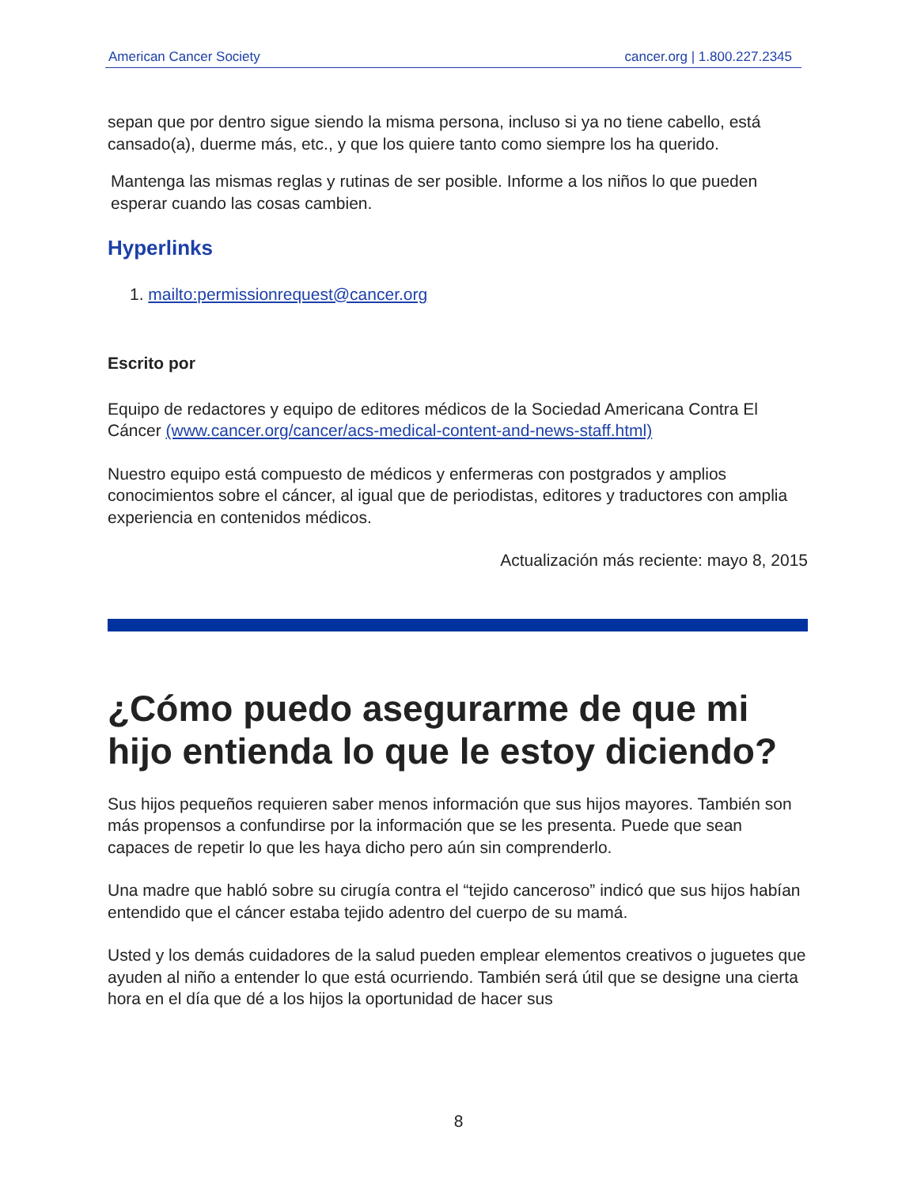American Cancer Society cancer.org | 1.800.227.2345
sepan que por dentro sigue siendo la misma persona, incluso si ya no tiene cabello, está cansado(a), duerme más, etc., y que los quiere tanto como siempre los ha querido.
Mantenga las mismas reglas y rutinas de ser posible. Informe a los niños lo que pueden esperar cuando las cosas cambien.
Hyperlinks
1. mailto:permissionrequest@cancer.org
Escrito por
Equipo de redactores y equipo de editores médicos de la Sociedad Americana Contra El Cáncer (www.cancer.org/cancer/acs-medical-content-and-news-staff.html)
Nuestro equipo está compuesto de médicos y enfermeras con postgrados y amplios conocimientos sobre el cáncer, al igual que de periodistas, editores y traductores con amplia experiencia en contenidos médicos.
Actualización más reciente: mayo 8, 2015
¿Cómo puedo asegurarme de que mi hijo entienda lo que le estoy diciendo?
Sus hijos pequeños requieren saber menos información que sus hijos mayores. También son más propensos a confundirse por la información que se les presenta. Puede que sean capaces de repetir lo que les haya dicho pero aún sin comprenderlo.
Una madre que habló sobre su cirugía contra el “tejido canceroso” indicó que sus hijos habían entendido que el cáncer estaba tejido adentro del cuerpo de su mamá.
Usted y los demás cuidadores de la salud pueden emplear elementos creativos o juguetes que ayuden al niño a entender lo que está ocurriendo. También será útil que se designe una cierta hora en el día que dé a los hijos la oportunidad de hacer sus
8